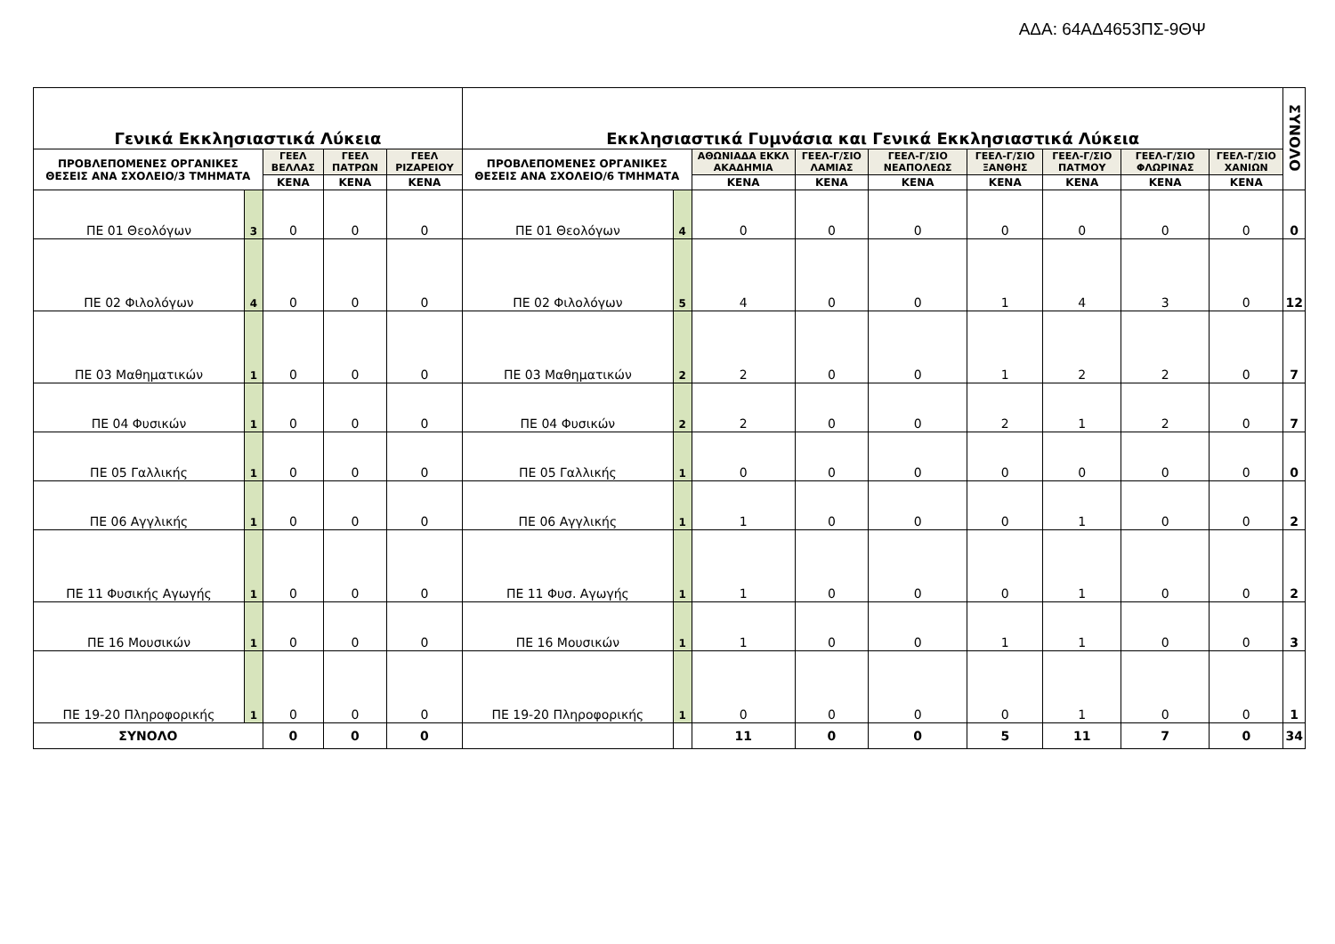ΑΔΑ: 64ΑΔ4653ΠΣ-9ΘΨ
| Γενικά Εκκλησιαστικά Λύκεια | | | | | Εκκλησιαστικά Γυμνάσια και Γενικά Εκκλησιαστικά Λύκεια | | | | | | | | | ΣΥΝΟΛΟ |
| --- | --- | --- | --- | --- | --- | --- | --- | --- | --- | --- | --- | --- | --- | --- |
| ΠΡΟΒΛΕΠΟΜΕΝΕΣ ΟΡΓΑΝΙΚΕΣ ΘΕΣΕΙΣ ΑΝΑ ΣΧΟΛΕΙΟ/3 ΤΜΗΜΑΤΑ | | ΓΕΕΛ ΒΕΛΛΑΣ | ΓΕΕΛ ΠΑΤΡΩΝ | ΓΕΕΛ ΡΙΖΑΡΕΙΟΥ | ΠΡΟΒΛΕΠΟΜΕΝΕΣ ΟΡΓΑΝΙΚΕΣ ΘΕΣΕΙΣ ΑΝΑ ΣΧΟΛΕΙΟ/6 ΤΜΗΜΑΤΑ | | ΑΘΩΝΙΑΔΑ ΕΚΚΛ ΑΚΑΔΗΜΙΑ | ΓΕΕΛ-Γ/ΣΙΟ ΛΑΜΙΑΣ | ΓΕΕΛ-Γ/ΣΙΟ ΝΕΑΠΟΛΕΩΣ | ΓΕΕΛ-Γ/ΣΙΟ ΞΑΝΘΗΣ | ΓΕΕΛ-Γ/ΣΙΟ ΠΑΤΜΟΥ | ΓΕΕΛ-Γ/ΣΙΟ ΦΛΩΡΙΝΑΣ | ΓΕΕΛ-Γ/ΣΙΟ ΧΑΝΙΩΝ | |
| | | ΚΕΝΑ | ΚΕΝΑ | ΚΕΝΑ | | | ΚΕΝΑ | ΚΕΝΑ | ΚΕΝΑ | ΚΕΝΑ | ΚΕΝΑ | ΚΕΝΑ | ΚΕΝΑ | |
| ΠΕ 01 Θεολόγων | 3 | 0 | 0 | 0 | ΠΕ 01 Θεολόγων | 4 | 0 | 0 | 0 | 0 | 0 | 0 | 0 | 0 |
| ΠΕ 02 Φιλολόγων | 4 | 0 | 0 | 0 | ΠΕ 02 Φιλολόγων | 5 | 4 | 0 | 0 | 1 | 4 | 3 | 0 | 12 |
| ΠΕ 03 Μαθηματικών | 1 | 0 | 0 | 0 | ΠΕ 03 Μαθηματικών | 2 | 2 | 0 | 0 | 1 | 2 | 2 | 0 | 7 |
| ΠΕ 04 Φυσικών | 1 | 0 | 0 | 0 | ΠΕ 04 Φυσικών | 2 | 2 | 0 | 0 | 2 | 1 | 2 | 0 | 7 |
| ΠΕ 05 Γαλλικής | 1 | 0 | 0 | 0 | ΠΕ 05 Γαλλικής | 1 | 0 | 0 | 0 | 0 | 0 | 0 | 0 | 0 |
| ΠΕ 06 Αγγλικής | 1 | 0 | 0 | 0 | ΠΕ 06 Αγγλικής | 1 | 1 | 0 | 0 | 0 | 1 | 0 | 0 | 2 |
| ΠΕ 11 Φυσικής Αγωγής | 1 | 0 | 0 | 0 | ΠΕ 11 Φυσ. Αγωγής | 1 | 1 | 0 | 0 | 0 | 1 | 0 | 0 | 2 |
| ΠΕ 16 Μουσικών | 1 | 0 | 0 | 0 | ΠΕ 16 Μουσικών | 1 | 1 | 0 | 0 | 1 | 1 | 0 | 0 | 3 |
| ΠΕ 19-20 Πληροφορικής | 1 | 0 | 0 | 0 | ΠΕ 19-20 Πληροφορικής | 1 | 0 | 0 | 0 | 0 | 1 | 0 | 0 | 1 |
| ΣΥΝΟΛΟ | | 0 | 0 | 0 | | | 11 | 0 | 0 | 5 | 11 | 7 | 0 | 34 |